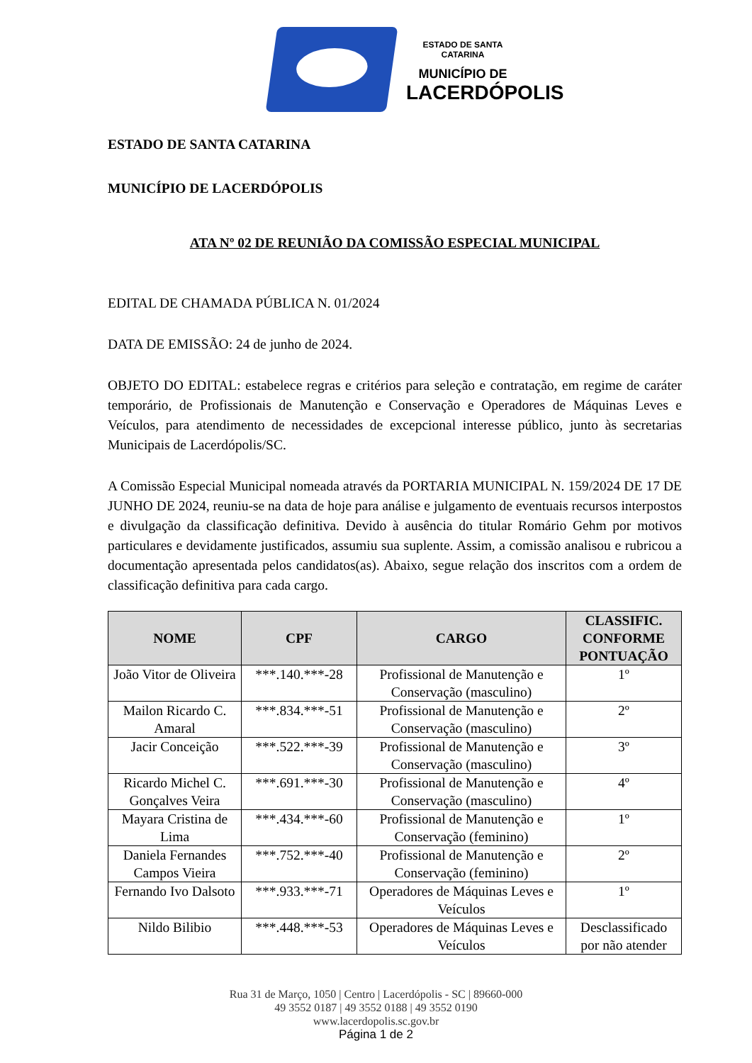ESTADO DE SANTA CATARINA
MUNICÍPIO DE
LACERDÓPOLIS
ESTADO DE SANTA CATARINA
MUNICÍPIO DE LACERDÓPOLIS
ATA Nº 02 DE REUNIÃO DA COMISSÃO ESPECIAL MUNICIPAL
EDITAL DE CHAMADA PÚBLICA N. 01/2024
DATA DE EMISSÃO: 24 de junho de 2024.
OBJETO DO EDITAL: estabelece regras e critérios para seleção e contratação, em regime de caráter temporário, de Profissionais de Manutenção e Conservação e Operadores de Máquinas Leves e Veículos, para atendimento de necessidades de excepcional interesse público, junto às secretarias Municipais de Lacerdópolis/SC.
A Comissão Especial Municipal nomeada através da PORTARIA MUNICIPAL N. 159/2024 DE 17 DE JUNHO DE 2024, reuniu-se na data de hoje para análise e julgamento de eventuais recursos interpostos e divulgação da classificação definitiva. Devido à ausência do titular Romário Gehm por motivos particulares e devidamente justificados, assumiu sua suplente. Assim, a comissão analisou e rubricou a documentação apresentada pelos candidatos(as). Abaixo, segue relação dos inscritos com a ordem de classificação definitiva para cada cargo.
| NOME | CPF | CARGO | CLASSIFIC. CONFORME PONTUAÇÃO |
| --- | --- | --- | --- |
| João Vitor de Oliveira | ***.140.***-28 | Profissional de Manutenção e Conservação (masculino) | 1º |
| Mailon Ricardo C. Amaral | ***.834.***-51 | Profissional de Manutenção e Conservação (masculino) | 2º |
| Jacir Conceição | ***.522.***-39 | Profissional de Manutenção e Conservação (masculino) | 3º |
| Ricardo Michel C. Gonçalves Veira | ***.691.***-30 | Profissional de Manutenção e Conservação (masculino) | 4º |
| Mayara Cristina de Lima | ***.434.***-60 | Profissional de Manutenção e Conservação (feminino) | 1º |
| Daniela Fernandes Campos Vieira | ***.752.***-40 | Profissional de Manutenção e Conservação (feminino) | 2º |
| Fernando Ivo Dalsoto | ***.933.***-71 | Operadores de Máquinas Leves e Veículos | 1º |
| Nildo Bilibio | ***.448.***-53 | Operadores de Máquinas Leves e Veículos | Desclassificado por não atender |
Rua 31 de Março, 1050 | Centro | Lacerdópolis - SC | 89660-000
49 3552 0187 | 49 3552 0188 | 49 3552 0190
www.lacerdopolis.sc.gov.br
Página 1 de 2